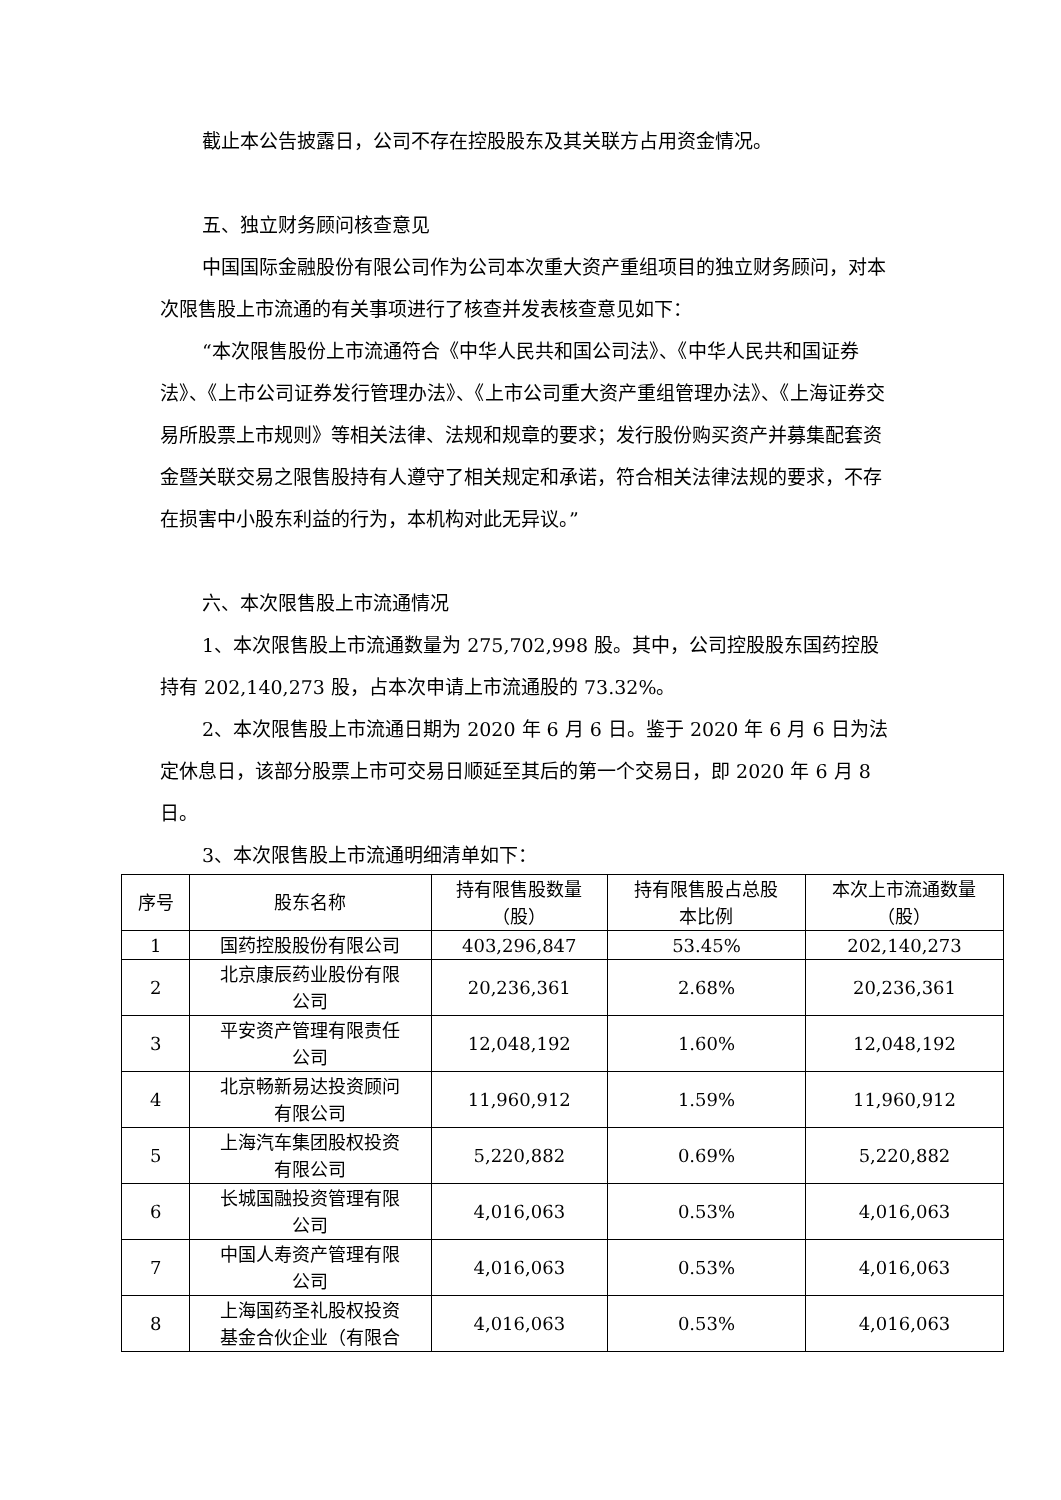截止本公告披露日，公司不存在控股股东及其关联方占用资金情况。
五、独立财务顾问核查意见
中国国际金融股份有限公司作为公司本次重大资产重组项目的独立财务顾问，对本次限售股上市流通的有关事项进行了核查并发表核查意见如下：
“本次限售股份上市流通符合《中华人民共和国公司法》、《中华人民共和国证券法》、《上市公司证券发行管理办法》、《上市公司重大资产重组管理办法》、《上海证券交易所股票上市规则》等相关法律、法规和规章的要求；发行股份购买资产并募集配套资金暨关联交易之限售股持有人遵守了相关规定和承诺，符合相关法律法规的要求，不存在损害中小股东利益的行为，本机构对此无异议。”
六、本次限售股上市流通情况
1、本次限售股上市流通数量为 275,702,998 股。其中，公司控股股东国药控股持有 202,140,273 股，占本次申请上市流通股的 73.32%。
2、本次限售股上市流通日期为 2020 年 6 月 6 日。鉴于 2020 年 6 月 6 日为法定休息日，该部分股票上市可交易日顺延至其后的第一个交易日，即 2020 年 6 月 8 日。
3、本次限售股上市流通明细清单如下：
| 序号 | 股东名称 | 持有限售股数量 （股） | 持有限售股占总股 本比例 | 本次上市流通数量 （股） |
| --- | --- | --- | --- | --- |
| 1 | 国药控股股份有限公司 | 403,296,847 | 53.45% | 202,140,273 |
| 2 | 北京康辰药业股份有限 公司 | 20,236,361 | 2.68% | 20,236,361 |
| 3 | 平安资产管理有限责任 公司 | 12,048,192 | 1.60% | 12,048,192 |
| 4 | 北京畅新易达投资顾问 有限公司 | 11,960,912 | 1.59% | 11,960,912 |
| 5 | 上海汽车集团股权投资 有限公司 | 5,220,882 | 0.69% | 5,220,882 |
| 6 | 长城国融投资管理有限 公司 | 4,016,063 | 0.53% | 4,016,063 |
| 7 | 中国人寿资产管理有限 公司 | 4,016,063 | 0.53% | 4,016,063 |
| 8 | 上海国药圣礼股权投资 基金合伙企业（有限合 | 4,016,063 | 0.53% | 4,016,063 |